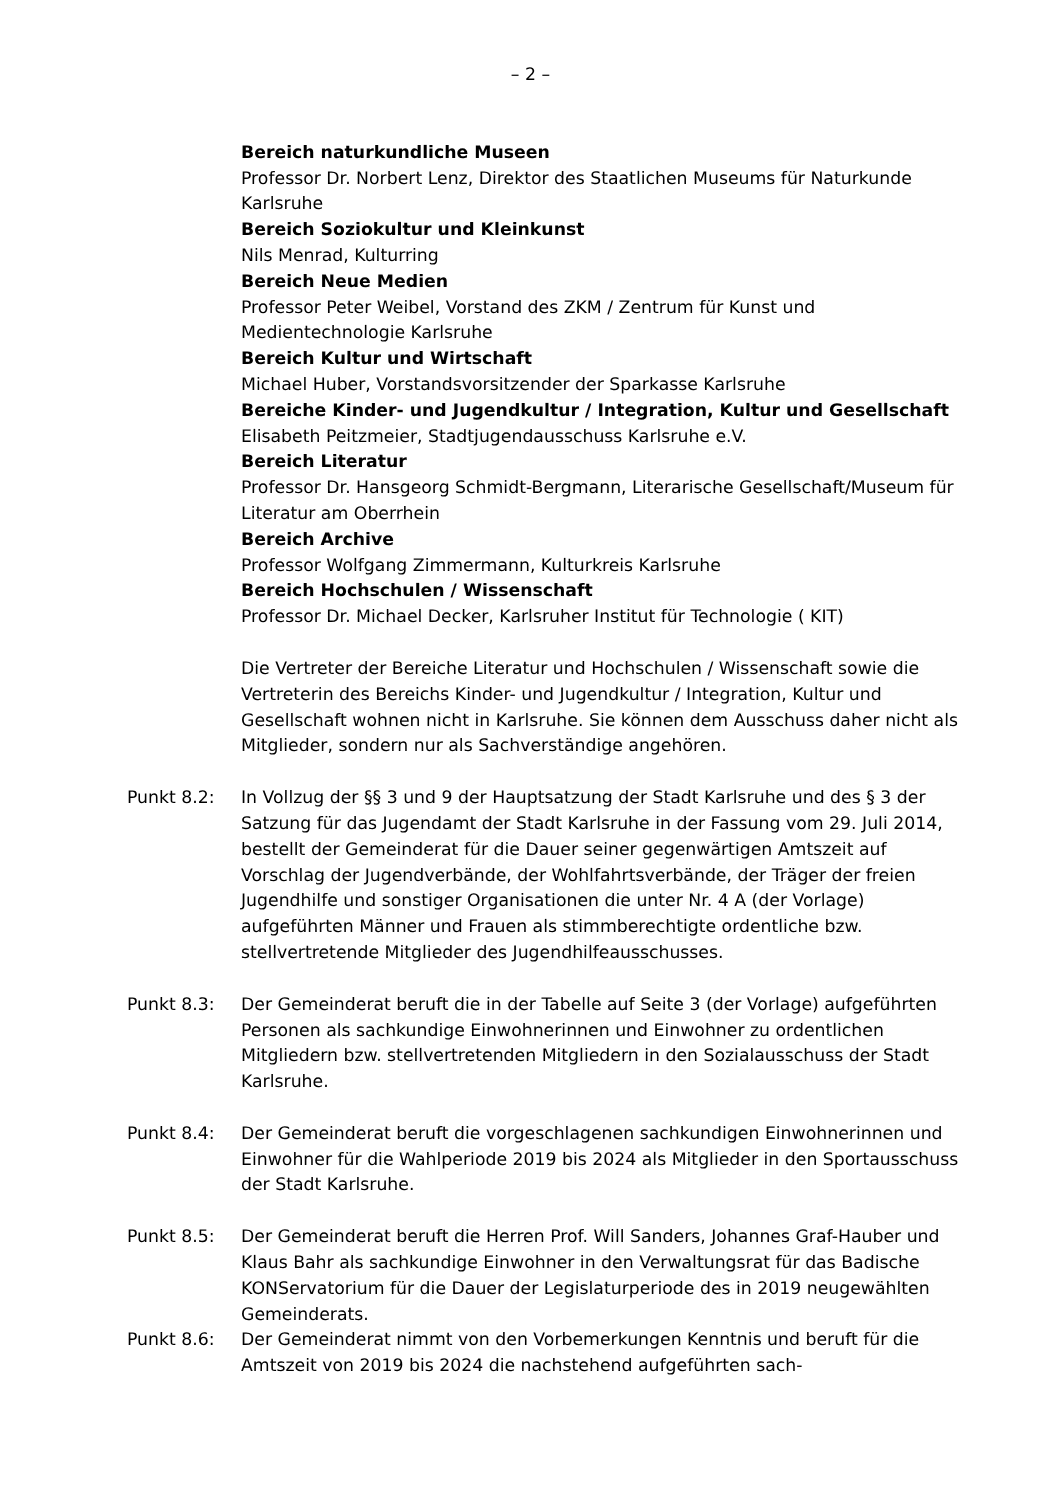– 2 –
Bereich naturkundliche Museen
Professor Dr. Norbert Lenz, Direktor des Staatlichen Museums für Naturkunde Karlsruhe
Bereich Soziokultur und Kleinkunst
Nils Menrad, Kulturring
Bereich Neue Medien
Professor Peter Weibel, Vorstand des ZKM / Zentrum für Kunst und Medientechnologie Karlsruhe
Bereich Kultur und Wirtschaft
Michael Huber, Vorstandsvorsitzender der Sparkasse Karlsruhe
Bereiche Kinder- und Jugendkultur / Integration, Kultur und Gesellschaft
Elisabeth Peitzmeier, Stadtjugendausschuss Karlsruhe e.V.
Bereich Literatur
Professor Dr. Hansgeorg Schmidt-Bergmann, Literarische Gesellschaft/Museum für Literatur am Oberrhein
Bereich Archive
Professor Wolfgang Zimmermann, Kulturkreis Karlsruhe
Bereich Hochschulen / Wissenschaft
Professor Dr. Michael Decker, Karlsruher Institut für Technologie ( KIT)
Die Vertreter der Bereiche Literatur und Hochschulen / Wissenschaft sowie die Vertreterin des Bereichs Kinder- und Jugendkultur / Integration, Kultur und Gesellschaft wohnen nicht in Karlsruhe. Sie können dem Ausschuss daher nicht als Mitglieder, sondern nur als Sachverständige angehören.
Punkt 8.2: In Vollzug der §§ 3 und 9 der Hauptsatzung der Stadt Karlsruhe und des § 3 der Satzung für das Jugendamt der Stadt Karlsruhe in der Fassung vom 29. Juli 2014, bestellt der Gemeinderat für die Dauer seiner gegenwärtigen Amtszeit auf Vorschlag der Jugendverbände, der Wohlfahrtsverbände, der Träger der freien Jugendhilfe und sonstiger Organisationen die unter Nr. 4 A (der Vorlage) aufgeführten Männer und Frauen als stimmberechtigte ordentliche bzw. stellvertretende Mitglieder des Jugendhilfeausschusses.
Punkt 8.3: Der Gemeinderat beruft die in der Tabelle auf Seite 3 (der Vorlage) aufgeführten Personen als sachkundige Einwohnerinnen und Einwohner zu ordentlichen Mitgliedern bzw. stellvertretenden Mitgliedern in den Sozialausschuss der Stadt Karlsruhe.
Punkt 8.4: Der Gemeinderat beruft die vorgeschlagenen sachkundigen Einwohnerinnen und Einwohner für die Wahlperiode 2019 bis 2024 als Mitglieder in den Sportausschuss der Stadt Karlsruhe.
Punkt 8.5: Der Gemeinderat beruft die Herren Prof. Will Sanders, Johannes Graf-Hauber und Klaus Bahr als sachkundige Einwohner in den Verwaltungsrat für das Badische KONServatorium für die Dauer der Legislaturperiode des in 2019 neugewählten Gemeinderats.
Punkt 8.6: Der Gemeinderat nimmt von den Vorbemerkungen Kenntnis und beruft für die Amtszeit von 2019 bis 2024 die nachstehend aufgeführten sach-